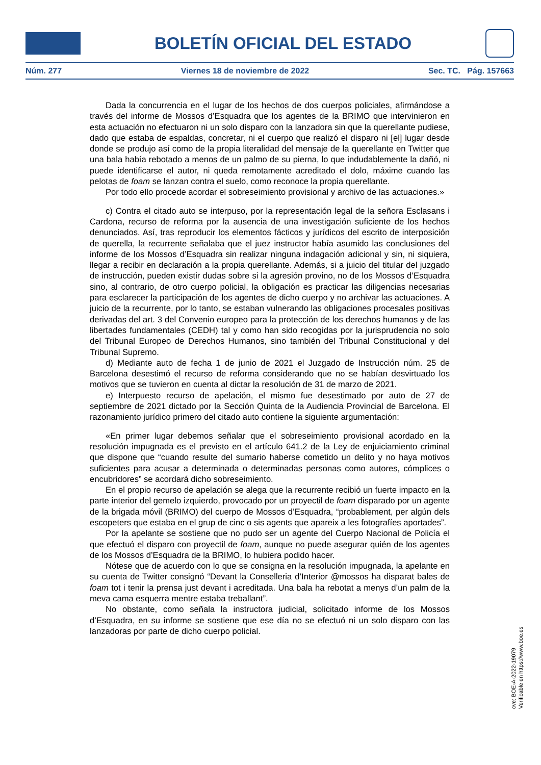BOLETÍN OFICIAL DEL ESTADO
Núm. 277 Viernes 18 de noviembre de 2022 Sec. TC. Pág. 157663
Dada la concurrencia en el lugar de los hechos de dos cuerpos policiales, afirmándose a través del informe de Mossos d’Esquadra que los agentes de la BRIMO que intervinieron en esta actuación no efectuaron ni un solo disparo con la lanzadora sin que la querellante pudiese, dado que estaba de espaldas, concretar, ni el cuerpo que realizó el disparo ni [el] lugar desde donde se produjo así como de la propia literalidad del mensaje de la querellante en Twitter que una bala había rebotado a menos de un palmo de su pierna, lo que indudablemente la dañó, ni puede identificarse el autor, ni queda remotamente acreditado el dolo, máxime cuando las pelotas de foam se lanzan contra el suelo, como reconoce la propia querellante.
Por todo ello procede acordar el sobreseimiento provisional y archivo de las actuaciones.»
c) Contra el citado auto se interpuso, por la representación legal de la señora Esclasans i Cardona, recurso de reforma por la ausencia de una investigación suficiente de los hechos denunciados. Así, tras reproducir los elementos fácticos y jurídicos del escrito de interposición de querella, la recurrente señalaba que el juez instructor había asumido las conclusiones del informe de los Mossos d’Esquadra sin realizar ninguna indagación adicional y sin, ni siquiera, llegar a recibir en declaración a la propia querellante. Además, si a juicio del titular del juzgado de instrucción, pueden existir dudas sobre si la agresión provino, no de los Mossos d’Esquadra sino, al contrario, de otro cuerpo policial, la obligación es practicar las diligencias necesarias para esclarecer la participación de los agentes de dicho cuerpo y no archivar las actuaciones. A juicio de la recurrente, por lo tanto, se estaban vulnerando las obligaciones procesales positivas derivadas del art. 3 del Convenio europeo para la protección de los derechos humanos y de las libertades fundamentales (CEDH) tal y como han sido recogidas por la jurisprudencia no solo del Tribunal Europeo de Derechos Humanos, sino también del Tribunal Constitucional y del Tribunal Supremo.
d) Mediante auto de fecha 1 de junio de 2021 el Juzgado de Instrucción núm. 25 de Barcelona desestimó el recurso de reforma considerando que no se habían desvirtuado los motivos que se tuvieron en cuenta al dictar la resolución de 31 de marzo de 2021.
e) Interpuesto recurso de apelación, el mismo fue desestimado por auto de 27 de septiembre de 2021 dictado por la Sección Quinta de la Audiencia Provincial de Barcelona. El razonamiento jurídico primero del citado auto contiene la siguiente argumentación:
«En primer lugar debemos señalar que el sobreseimiento provisional acordado en la resolución impugnada es el previsto en el artículo 641.2 de la Ley de enjuiciamiento criminal que dispone que “cuando resulte del sumario haberse cometido un delito y no haya motivos suficientes para acusar a determinada o determinadas personas como autores, cómplices o encubridores” se acordará dicho sobreseimiento.
En el propio recurso de apelación se alega que la recurrente recibió un fuerte impacto en la parte interior del gemelo izquierdo, provocado por un proyectil de foam disparado por un agente de la brigada móvil (BRIMO) del cuerpo de Mossos d’Esquadra, “probablement, per algún dels escopeters que estaba en el grup de cinc o sis agents que apareix a les fotografíes aportades”.
Por la apelante se sostiene que no pudo ser un agente del Cuerpo Nacional de Policía el que efectuó el disparo con proyectil de foam, aunque no puede asegurar quién de los agentes de los Mossos d’Esquadra de la BRIMO, lo hubiera podido hacer.
Nótese que de acuerdo con lo que se consigna en la resolución impugnada, la apelante en su cuenta de Twitter consignó “Devant la Conselleria d’Interior @mossos ha disparat bales de foam tot i tenir la prensa just devant i acreditada. Una bala ha rebotat a menys d’un palm de la meva cama esquerra mentre estaba treballant”.
No obstante, como señala la instructora judicial, solicitado informe de los Mossos d’Esquadra, en su informe se sostiene que ese día no se efectuó ni un solo disparo con las lanzadoras por parte de dicho cuerpo policial.
cve: BOE-A-2022-19079
Verificable en https://www.boe.es